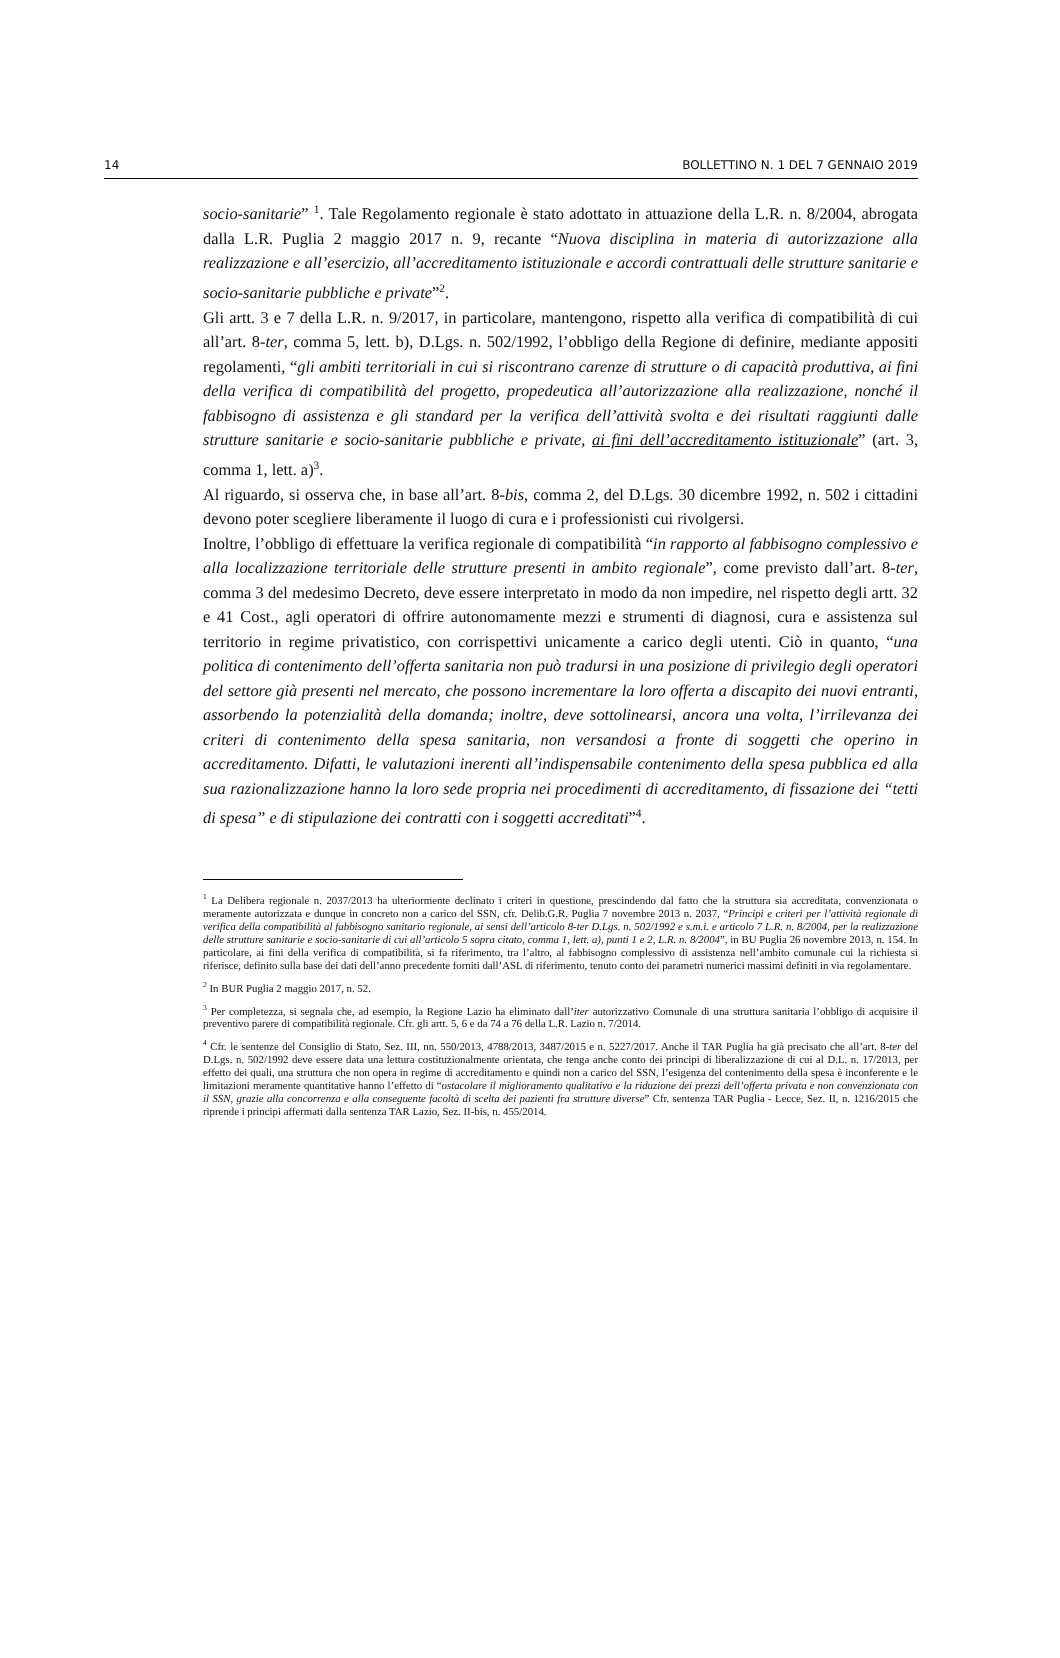14 BOLLETTINO N. 1 DEL 7 GENNAIO 2019
socio-sanitarie” <sup>1</sup>. Tale Regolamento regionale è stato adottato in attuazione della L.R. n. 8/2004, abrogata dalla L.R. Puglia 2 maggio 2017 n. 9, recante “Nuova disciplina in materia di autorizzazione alla realizzazione e all’esercizio, all’accreditamento istituzionale e accordi contrattuali delle strutture sanitarie e socio-sanitarie pubbliche e private”<sup>2</sup>.
Gli artt. 3 e 7 della L.R. n. 9/2017, in particolare, mantengono, rispetto alla verifica di compatibilità di cui all’art. 8-ter, comma 5, lett. b), D.Lgs. n. 502/1992, l’obbligo della Regione di definire, mediante appositi regolamenti, “gli ambiti territoriali in cui si riscontrano carenze di strutture o di capacità produttiva, ai fini della verifica di compatibilità del progetto, propedeutica all’autorizzazione alla realizzazione, nonché il fabbisogno di assistenza e gli standard per la verifica dell’attività svolta e dei risultati raggiunti dalle strutture sanitarie e socio-sanitarie pubbliche e private, ai fini dell’accreditamento istituzionale” (art. 3, comma 1, lett. a)<sup>3</sup>.
Al riguardo, si osserva che, in base all’art. 8-bis, comma 2, del D.Lgs. 30 dicembre 1992, n. 502 i cittadini devono poter scegliere liberamente il luogo di cura e i professionisti cui rivolgersi.
Inoltre, l’obbligo di effettuare la verifica regionale di compatibilità “in rapporto al fabbisogno complessivo e alla localizzazione territoriale delle strutture presenti in ambito regionale”, come previsto dall’art. 8-ter, comma 3 del medesimo Decreto, deve essere interpretato in modo da non impedire, nel rispetto degli artt. 32 e 41 Cost., agli operatori di offrire autonomamente mezzi e strumenti di diagnosi, cura e assistenza sul territorio in regime privatistico, con corrispettivi unicamente a carico degli utenti. Ciò in quanto, “una politica di contenimento dell’offerta sanitaria non può tradursi in una posizione di privilegio degli operatori del settore già presenti nel mercato, che possono incrementare la loro offerta a discapito dei nuovi entranti, assorbendo la potenzialità della domanda; inoltre, deve sottolinearsi, ancora una volta, l’irrilevanza dei criteri di contenimento della spesa sanitaria, non versandosi a fronte di soggetti che operino in accreditamento. Difatti, le valutazioni inerenti all’indispensabile contenimento della spesa pubblica ed alla sua razionalizzazione hanno la loro sede propria nei procedimenti di accreditamento, di fissazione dei “tetti di spesa” e di stipulazione dei contratti con i soggetti accreditati”<sup>4</sup>.
<sup>1</sup> La Delibera regionale n. 2037/2013 ha ulteriormente declinato i criteri in questione, prescindendo dal fatto che la struttura sia accreditata, convenzionata o meramente autorizzata e dunque in concreto non a carico del SSN, cfr. Delib.G.R. Puglia 7 novembre 2013 n. 2037, “Principi e criteri per l’attività regionale di verifica della compatibilità al fabbisogno sanitario regionale, ai sensi dell’articolo 8-ter D.Lgs. n. 502/1992 e s.m.i. e articolo 7 L.R. n. 8/2004, per la realizzazione delle strutture sanitarie e socio-sanitarie di cui all’articolo 5 sopra citato, comma 1, lett. a), punti 1 e 2, L.R. n. 8/2004”, in BU Puglia 26 novembre 2013, n. 154. In particolare, ai fini della verifica di compatibilità, si fa riferimento, tra l’altro, al fabbisogno complessivo di assistenza nell’ambito comunale cui la richiesta si riferisce, definito sulla base dei dati dell’anno precedente forniti dall’ASL di riferimento, tenuto conto dei parametri numerici massimi definiti in via regolamentare.
<sup>2</sup> In BUR Puglia 2 maggio 2017, n. 52.
<sup>3</sup> Per completezza, si segnala che, ad esempio, la Regione Lazio ha eliminato dall’iter autorizzativo Comunale di una struttura sanitaria l’obbligo di acquisire il preventivo parere di compatibilità regionale. Cfr. gli artt. 5, 6 e da 74 a 76 della L.R. Lazio n. 7/2014.
<sup>4</sup> Cfr. le sentenze del Consiglio di Stato, Sez. III, nn. 550/2013, 4788/2013, 3487/2015 e n. 5227/2017. Anche il TAR Puglia ha già precisato che all’art. 8-ter del D.Lgs. n. 502/1992 deve essere data una lettura costituzionalmente orientata, che tenga anche conto dei principi di liberalizzazione di cui al D.L. n. 17/2013, per effetto dei quali, una struttura che non opera in regime di accreditamento e quindi non a carico del SSN, l’esigenza del contenimento della spesa è inconferente e le limitazioni meramente quantitative hanno l’effetto di “ostacolare il miglioramento qualitativo e la riduzione dei prezzi dell’offerta privata e non convenzionata con il SSN, grazie alla concorrenza e alla conseguente facoltà di scelta dei pazienti fra strutture diverse” Cfr. sentenza TAR Puglia - Lecce, Sez. II, n. 1216/2015 che riprende i principi affermati dalla sentenza TAR Lazio, Sez. II-bis, n. 455/2014.